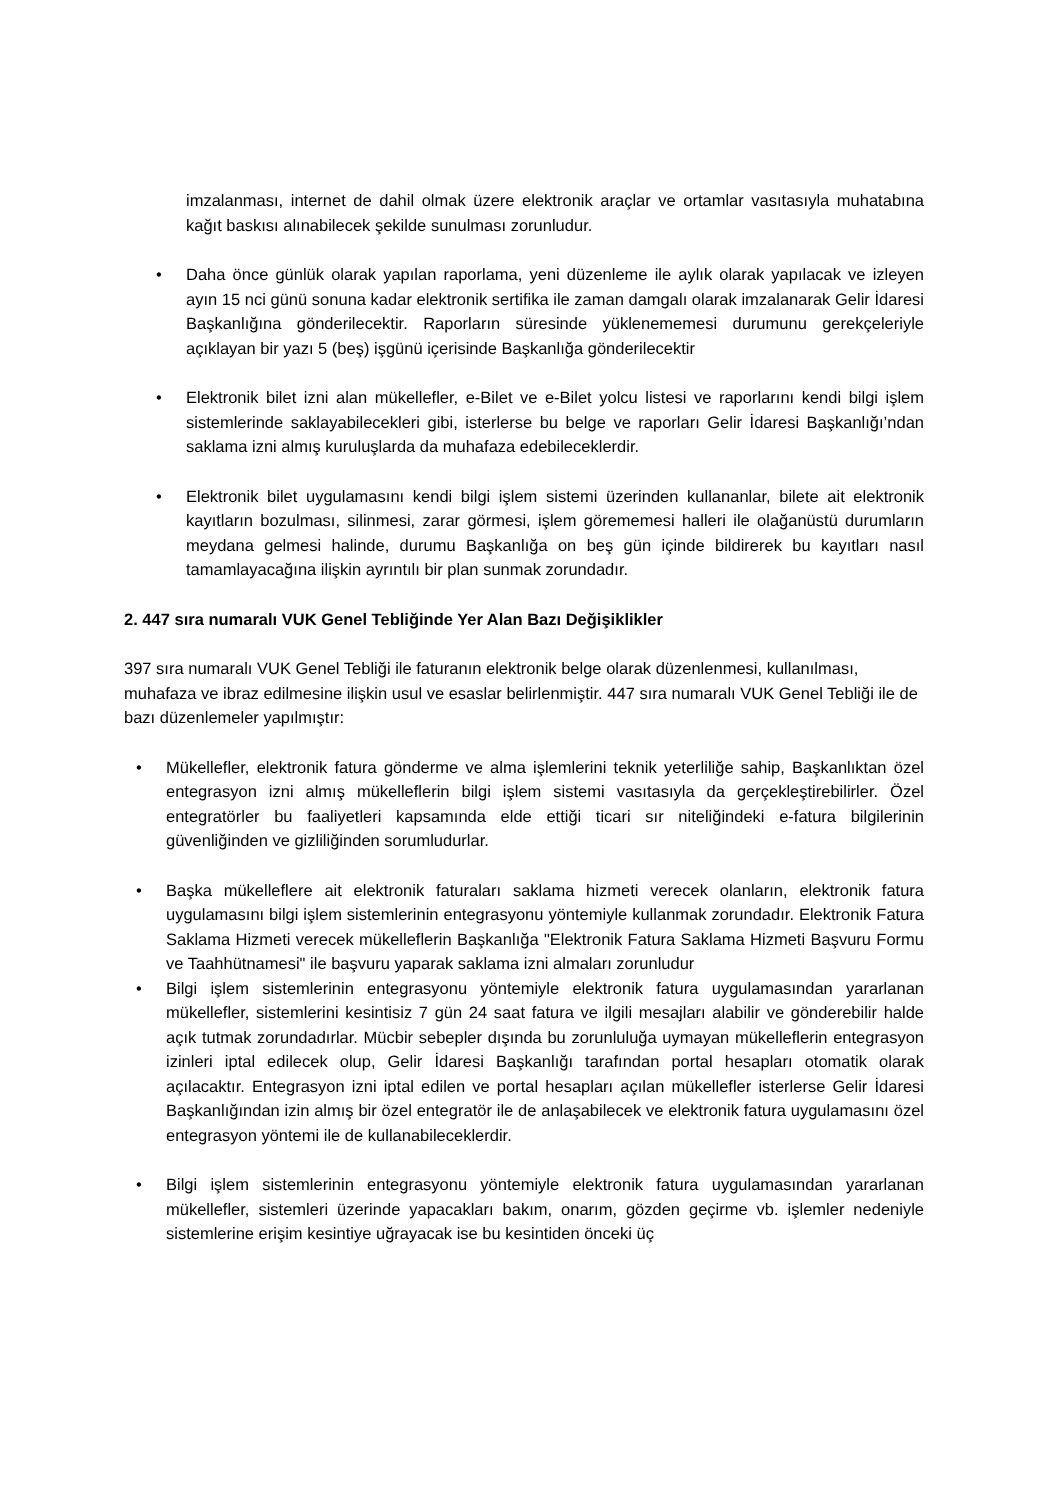imzalanması, internet de dahil olmak üzere elektronik araçlar ve ortamlar vasıtasıyla muhatabına kağıt baskısı alınabilecek şekilde sunulması zorunludur.
• Daha önce günlük olarak yapılan raporlama, yeni düzenleme ile aylık olarak yapılacak ve izleyen ayın 15 nci günü sonuna kadar elektronik sertifika ile zaman damgalı olarak imzalanarak Gelir İdaresi Başkanlığına gönderilecektir. Raporların süresinde yüklenememesi durumunu gerekçeleriyle açıklayan bir yazı 5 (beş) işgünü içerisinde Başkanlığa gönderilecektir
• Elektronik bilet izni alan mükellefler, e-Bilet ve e-Bilet yolcu listesi ve raporlarını kendi bilgi işlem sistemlerinde saklayabilecekleri gibi, isterlerse bu belge ve raporları Gelir İdaresi Başkanlığı’ndan saklama izni almış kuruluşlarda da muhafaza edebileceklerdir.
• Elektronik bilet uygulamasını kendi bilgi işlem sistemi üzerinden kullananlar, bilete ait elektronik kayıtların bozulması, silinmesi, zarar görmesi, işlem görememesi halleri ile olağanüstü durumların meydana gelmesi halinde, durumu Başkanlığa on beş gün içinde bildirerek bu kayıtları nasıl tamamlayacağına ilişkin ayrıntılı bir plan sunmak zorundadır.
2. 447 sıra numaralı VUK Genel Tebliğinde Yer Alan Bazı Değişiklikler
397 sıra numaralı VUK Genel Tebliği ile faturanın elektronik belge olarak düzenlenmesi, kullanılması, muhafaza ve ibraz edilmesine ilişkin usul ve esaslar belirlenmiştir. 447 sıra numaralı VUK Genel Tebliği ile de bazı düzenlemeler yapılmıştır:
• Mükellefler, elektronik fatura gönderme ve alma işlemlerini teknik yeterliliğe sahip, Başkanlıktan özel entegrasyon izni almış mükelleflerin bilgi işlem sistemi vasıtasıyla da gerçekleştirebilirler. Özel entegratörler bu faaliyetleri kapsamında elde ettiği ticari sır niteliğindeki e-fatura bilgilerinin güvenliğinden ve gizliliğinden sorumludurlar.
• Başka mükelleflere ait elektronik faturaları saklama hizmeti verecek olanların, elektronik fatura uygulamasını bilgi işlem sistemlerinin entegrasyonu yöntemiyle kullanmak zorundadır. Elektronik Fatura Saklama Hizmeti verecek mükelleflerin Başkanlığa "Elektronik Fatura Saklama Hizmeti Başvuru Formu ve Taahhütnamesi" ile başvuru yaparak saklama izni almaları zorunludur
• Bilgi işlem sistemlerinin entegrasyonu yöntemiyle elektronik fatura uygulamasından yararlanan mükellefler, sistemlerini kesintisiz 7 gün 24 saat fatura ve ilgili mesajları alabilir ve gönderebilir halde açık tutmak zorundadırlar. Mücbir sebepler dışında bu zorunluluğa uymayan mükelleflerin entegrasyon izinleri iptal edilecek olup, Gelir İdaresi Başkanlığı tarafından portal hesapları otomatik olarak açılacaktır. Entegrasyon izni iptal edilen ve portal hesapları açılan mükellefler isterlerse Gelir İdaresi Başkanlığından izin almış bir özel entegratör ile de anlaşabilecek ve elektronik fatura uygulamasını özel entegrasyon yöntemi ile de kullanabileceklerdir.
• Bilgi işlem sistemlerinin entegrasyonu yöntemiyle elektronik fatura uygulamasından yararlanan mükellefler, sistemleri üzerinde yapacakları bakım, onarım, gözden geçirme vb. işlemler nedeniyle sistemlerine erişim kesintiye uğrayacak ise bu kesintiden önceki üç